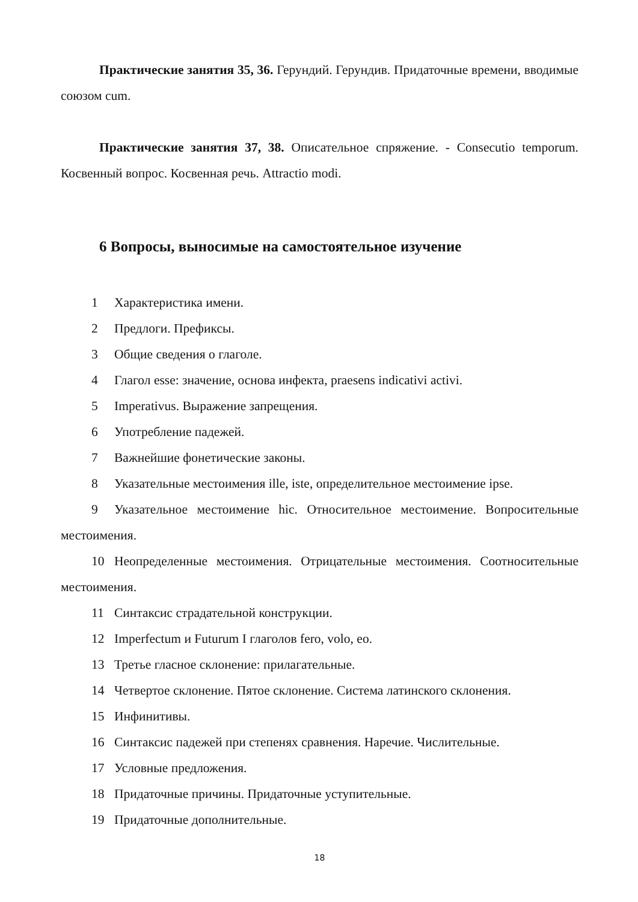Практические занятия 35, 36. Герундий. Герундив. Придаточные времени, вводимые союзом cum.
Практические занятия 37, 38. Описательное спряжение. - Consecutio temporum. Косвенный вопрос. Косвенная речь. Attractio modi.
6 Вопросы, выносимые на самостоятельное изучение
1 Характеристика имени.
2 Предлоги. Префиксы.
3 Общие сведения о глаголе.
4 Глагол esse: значение, основа инфекта, praesens indicativi activi.
5 Imperativus. Выражение запрещения.
6 Употребление падежей.
7 Важнейшие фонетические законы.
8 Указательные местоимения ille, iste, определительное местоимение ipse.
9 Указательное местоимение hic. Относительное местоимение. Вопросительные местоимения.
10 Неопределенные местоимения. Отрицательные местоимения. Соотносительные местоимения.
11 Синтаксис страдательной конструкции.
12 Imperfectum и Futurum I глаголов fero, volo, eo.
13 Третье гласное склонение: прилагательные.
14 Четвертое склонение. Пятое склонение. Система латинского склонения.
15 Инфинитивы.
16 Синтаксис падежей при степенях сравнения. Наречие. Числительные.
17 Условные предложения.
18 Придаточные причины. Придаточные уступительные.
19 Придаточные дополнительные.
18